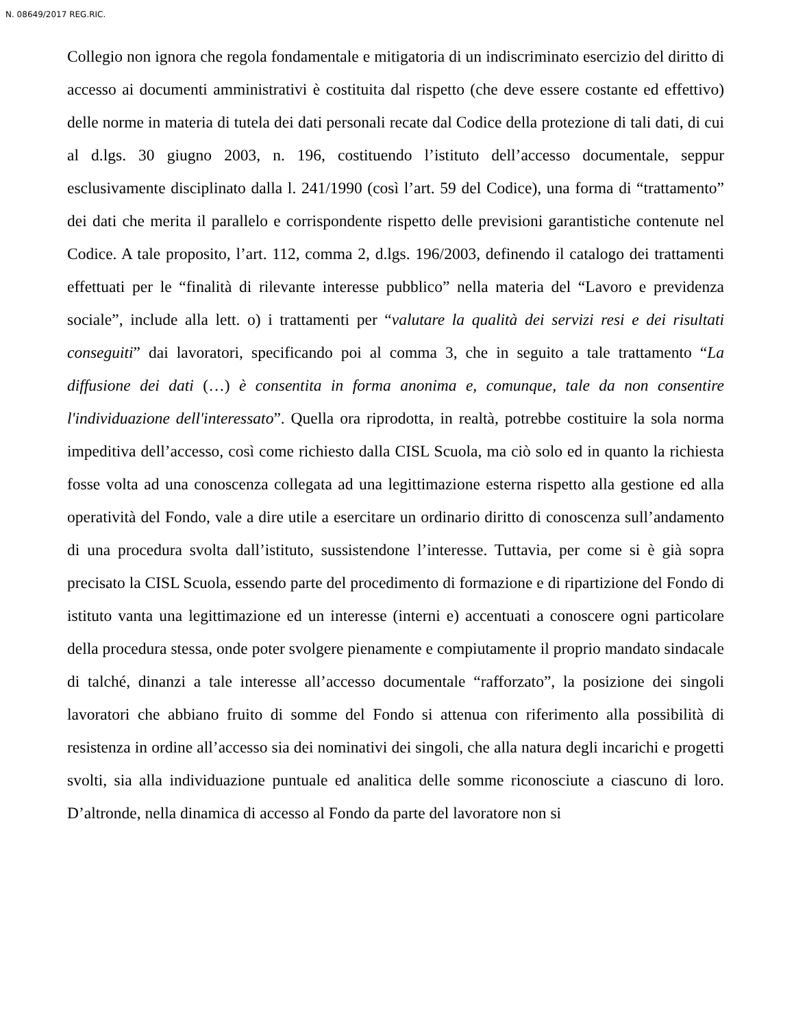N. 08649/2017 REG.RIC.
Collegio non ignora che regola fondamentale e mitigatoria di un indiscriminato esercizio del diritto di accesso ai documenti amministrativi è costituita dal rispetto (che deve essere costante ed effettivo) delle norme in materia di tutela dei dati personali recate dal Codice della protezione di tali dati, di cui al d.lgs. 30 giugno 2003, n. 196, costituendo l’istituto dell’accesso documentale, seppur esclusivamente disciplinato dalla l. 241/1990 (così l’art. 59 del Codice), una forma di “trattamento” dei dati che merita il parallelo e corrispondente rispetto delle previsioni garantistiche contenute nel Codice. A tale proposito, l’art. 112, comma 2, d.lgs. 196/2003, definendo il catalogo dei trattamenti effettuati per le “finalità di rilevante interesse pubblico” nella materia del “Lavoro e previdenza sociale”, include alla lett. o) i trattamenti per “valutare la qualità dei servizi resi e dei risultati conseguiti” dai lavoratori, specificando poi al comma 3, che in seguito a tale trattamento “La diffusione dei dati (…) è consentita in forma anonima e, comunque, tale da non consentire l'individuazione dell'interessato”. Quella ora riprodotta, in realtà, potrebbe costituire la sola norma impeditiva dell’accesso, così come richiesto dalla CISL Scuola, ma ciò solo ed in quanto la richiesta fosse volta ad una conoscenza collegata ad una legittimazione esterna rispetto alla gestione ed alla operatività del Fondo, vale a dire utile a esercitare un ordinario diritto di conoscenza sull’andamento di una procedura svolta dall’istituto, sussistendone l’interesse. Tuttavia, per come si è già sopra precisato la CISL Scuola, essendo parte del procedimento di formazione e di ripartizione del Fondo di istituto vanta una legittimazione ed un interesse (interni e) accentuati a conoscere ogni particolare della procedura stessa, onde poter svolgere pienamente e compiutamente il proprio mandato sindacale di talché, dinanzi a tale interesse all’accesso documentale “rafforzato”, la posizione dei singoli lavoratori che abbiano fruito di somme del Fondo si attenua con riferimento alla possibilità di resistenza in ordine all’accesso sia dei nominativi dei singoli, che alla natura degli incarichi e progetti svolti, sia alla individuazione puntuale ed analitica delle somme riconosciute a ciascuno di loro. D’altronde, nella dinamica di accesso al Fondo da parte del lavoratore non si